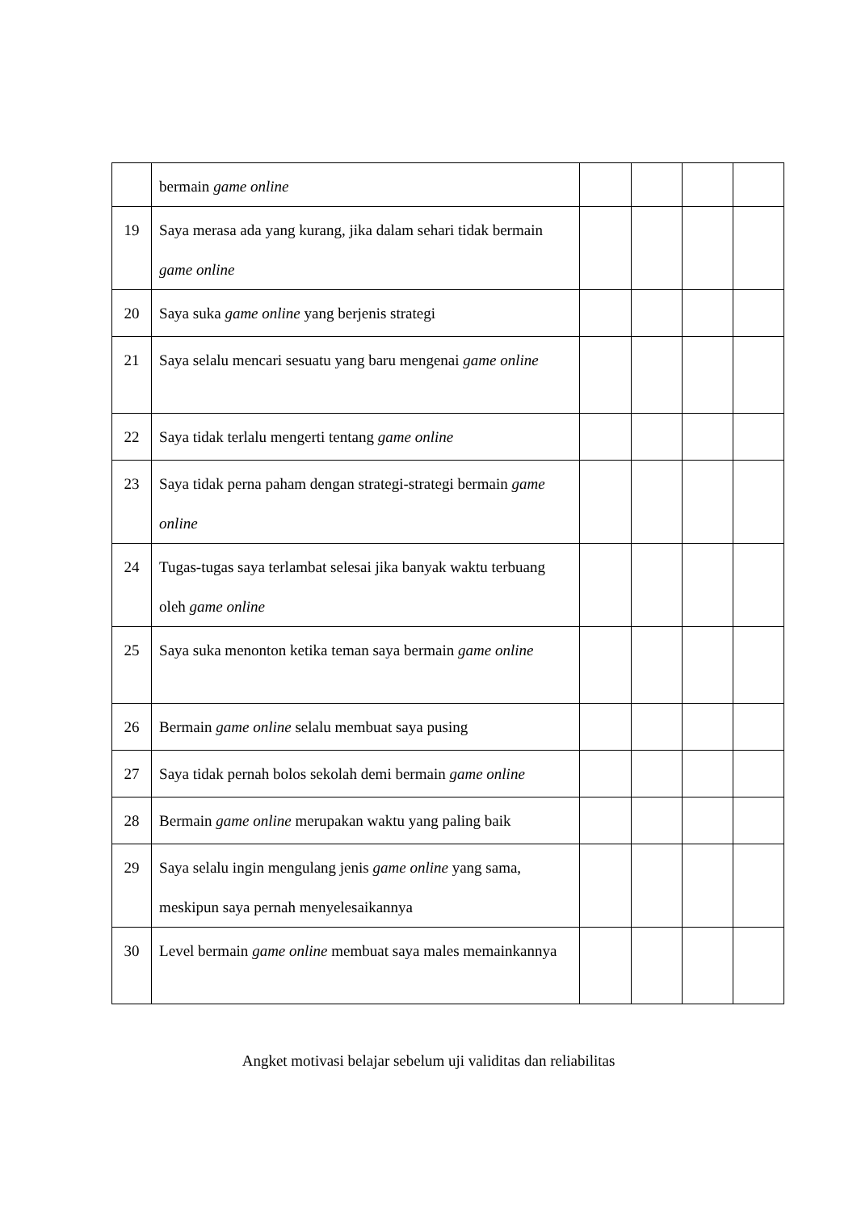| | bermain game online | | | | |
| 19 | Saya merasa ada yang kurang, jika dalam sehari tidak bermain game online | | | | |
| 20 | Saya suka game online yang berjenis strategi | | | | |
| 21 | Saya selalu mencari sesuatu yang baru mengenai game online | | | | |
| 22 | Saya tidak terlalu mengerti tentang game online | | | | |
| 23 | Saya tidak perna paham dengan strategi-strategi bermain game online | | | | |
| 24 | Tugas-tugas saya terlambat selesai jika banyak waktu terbuang oleh game online | | | | |
| 25 | Saya suka menonton ketika teman saya bermain game online | | | | |
| 26 | Bermain game online selalu membuat saya pusing | | | | |
| 27 | Saya tidak pernah bolos sekolah demi bermain game online | | | | |
| 28 | Bermain game online merupakan waktu yang paling baik | | | | |
| 29 | Saya selalu ingin mengulang jenis game online yang sama, meskipun saya pernah menyelesaikannya | | | | |
| 30 | Level bermain game online membuat saya males memainkannya | | | | |
Angket motivasi belajar sebelum uji validitas dan reliabilitas